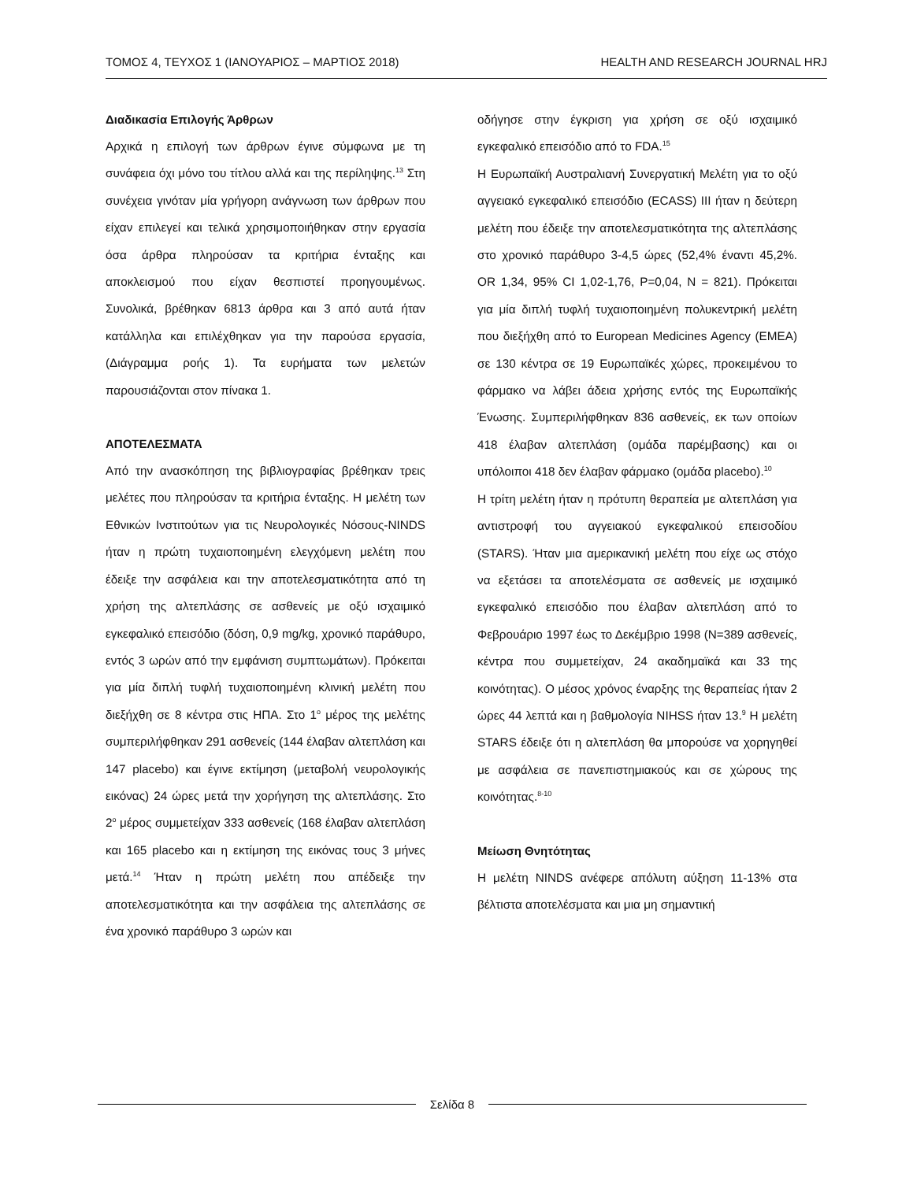ΤΟΜΟΣ 4, ΤΕΥΧΟΣ 1 (ΙΑΝΟΥΑΡΙΟΣ – ΜΑΡΤΙΟΣ 2018) HEALTH AND RESEARCH JOURNAL HRJ
Διαδικασία Επιλογής Άρθρων
Αρχικά η επιλογή των άρθρων έγινε σύμφωνα με τη συνάφεια όχι μόνο του τίτλου αλλά και της περίληψης.<sup>13</sup> Στη συνέχεια γινόταν μία γρήγορη ανάγνωση των άρθρων που είχαν επιλεγεί και τελικά χρησιμοποιήθηκαν στην εργασία όσα άρθρα πληρούσαν τα κριτήρια ένταξης και αποκλεισμού που είχαν θεσπιστεί προηγουμένως. Συνολικά, βρέθηκαν 6813 άρθρα και 3 από αυτά ήταν κατάλληλα και επιλέχθηκαν για την παρούσα εργασία, (Διάγραμμα ροής 1). Τα ευρήματα των μελετών παρουσιάζονται στον πίνακα 1.
ΑΠΟΤΕΛΕΣΜΑΤΑ
Από την ανασκόπηση της βιβλιογραφίας βρέθηκαν τρεις μελέτες που πληρούσαν τα κριτήρια ένταξης. Η μελέτη των Εθνικών Ινστιτούτων για τις Νευρολογικές Νόσους-NINDS ήταν η πρώτη τυχαιοποιημένη ελεγχόμενη μελέτη που έδειξε την ασφάλεια και την αποτελεσματικότητα από τη χρήση της αλτεπλάσης σε ασθενείς με οξύ ισχαιμικό εγκεφαλικό επεισόδιο (δόση, 0,9 mg/kg, χρονικό παράθυρο, εντός 3 ωρών από την εμφάνιση συμπτωμάτων). Πρόκειται για μία διπλή τυφλή τυχαιοποιημένη κλινική μελέτη που διεξήχθη σε 8 κέντρα στις ΗΠΑ. Στο 1<sup>ο</sup> μέρος της μελέτης συμπεριλήφθηκαν 291 ασθενείς (144 έλαβαν αλτεπλάση και 147 placebo) και έγινε εκτίμηση (μεταβολή νευρολογικής εικόνας) 24 ώρες μετά την χορήγηση της αλτεπλάσης. Στο 2<sup>ο</sup> μέρος συμμετείχαν 333 ασθενείς (168 έλαβαν αλτεπλάση και 165 placebo και η εκτίμηση της εικόνας τους 3 μήνες μετά.<sup>14</sup> Ήταν η πρώτη μελέτη που απέδειξε την αποτελεσματικότητα και την ασφάλεια της αλτεπλάσης σε ένα χρονικό παράθυρο 3 ωρών και
οδήγησε στην έγκριση για χρήση σε οξύ ισχαιμικό εγκεφαλικό επεισόδιο από το FDA.<sup>15</sup>
Η Ευρωπαϊκή Αυστραλιανή Συνεργατική Μελέτη για το οξύ αγγειακό εγκεφαλικό επεισόδιο (ECASS) III ήταν η δεύτερη μελέτη που έδειξε την αποτελεσματικότητα της αλτεπλάσης στο χρονικό παράθυρο 3-4,5 ώρες (52,4% έναντι 45,2%. OR 1,34, 95% CI 1,02-1,76, P=0,04, N = 821). Πρόκειται για μία διπλή τυφλή τυχαιοποιημένη πολυκεντρική μελέτη που διεξήχθη από το European Medicines Agency (EMEA) σε 130 κέντρα σε 19 Ευρωπαϊκές χώρες, προκειμένου το φάρμακο να λάβει άδεια χρήσης εντός της Ευρωπαϊκής Ένωσης. Συμπεριλήφθηκαν 836 ασθενείς, εκ των οποίων 418 έλαβαν αλτεπλάση (ομάδα παρέμβασης) και οι υπόλοιποι 418 δεν έλαβαν φάρμακο (ομάδα placebo).<sup>10</sup>
Η τρίτη μελέτη ήταν η πρότυπη θεραπεία με αλτεπλάση για αντιστροφή του αγγειακού εγκεφαλικού επεισοδίου (STARS). Ήταν μια αμερικανική μελέτη που είχε ως στόχο να εξετάσει τα αποτελέσματα σε ασθενείς με ισχαιμικό εγκεφαλικό επεισόδιο που έλαβαν αλτεπλάση από το Φεβρουάριο 1997 έως το Δεκέμβριο 1998 (N=389 ασθενείς, κέντρα που συμμετείχαν, 24 ακαδημαϊκά και 33 της κοινότητας). Ο μέσος χρόνος έναρξης της θεραπείας ήταν 2 ώρες 44 λεπτά και η βαθμολογία NIHSS ήταν 13.<sup>9</sup> Η μελέτη STARS έδειξε ότι η αλτεπλάση θα μπορούσε να χορηγηθεί με ασφάλεια σε πανεπιστημιακούς και σε χώρους της κοινότητας.<sup>8-10</sup>
Μείωση Θνητότητας
Η μελέτη NINDS ανέφερε απόλυτη αύξηση 11-13% στα βέλτιστα αποτελέσματα και μια μη σημαντική
Σελίδα 8